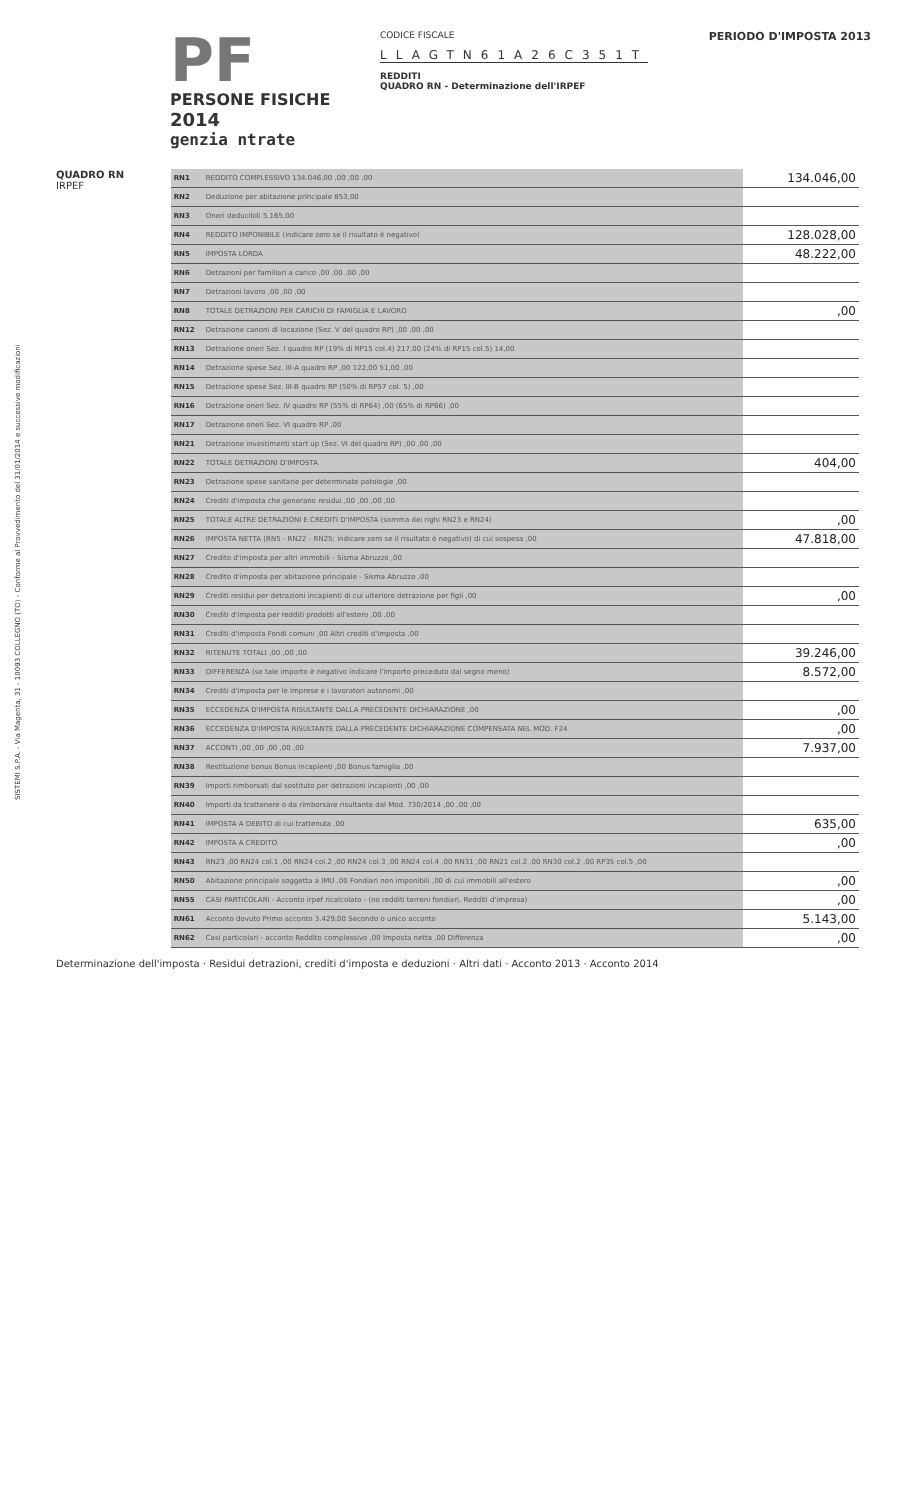SISTEMI S.P.A. - Via Magenta, 31 - 10093 COLLEGNO (TO) - Conforme al Provvedimento del 31/01/2014 e successive modificazioni
PF
PERSONE FISICHE
2014
genzia ntrate
CODICE FISCALE
LLAGTN61A26C351T
REDDITI
QUADRO RN - Determinazione dell'IRPEF
PERIODO D'IMPOSTA 2013
QUADRO RN
IRPEF
| RN1 | REDDITO COMPLESSIVO 134.046,00 ,00 ,00 ,00 | 134.046,00 |
| RN2 | Deduzione per abitazione principale 853,00 | |
| RN3 | Oneri deducibili 5.165,00 | |
| RN4 | REDDITO IMPONIBILE (indicare zero se il risultato è negativo) | 128.028,00 |
| RN5 | IMPOSTA LORDA | 48.222,00 |
| RN6 | Detrazioni per familiari a carico ,00 ,00 ,00 ,00 | |
| RN7 | Detrazioni lavoro ,00 ,00 ,00 | |
| RN8 | TOTALE DETRAZIONI PER CARICHI DI FAMIGLIA E LAVORO | ,00 |
| RN12 | Detrazione canoni di locazione (Sez. V del quadro RP) ,00 ,00 ,00 | |
| RN13 | Detrazione oneri Sez. I quadro RP (19% di RP15 col.4) 217,00 (24% di RP15 col.5) 14,00 | |
| RN14 | Detrazione spese Sez. III-A quadro RP ,00 122,00 51,00 ,00 | |
| RN15 | Detrazione spese Sez. III-B quadro RP (50% di RP57 col. 5) ,00 | |
| RN16 | Detrazione oneri Sez. IV quadro RP (55% di RP64) ,00 (65% di RP66) ,00 | |
| RN17 | Detrazione oneri Sez. VI quadro RP ,00 | |
| RN21 | Detrazione investimenti start up (Sez. VI del quadro RP) ,00 ,00 ,00 | |
| RN22 | TOTALE DETRAZIONI D'IMPOSTA | 404,00 |
| RN23 | Detrazione spese sanitarie per determinate patologie ,00 | |
| RN24 | Crediti d'imposta che generano residui ,00 ,00 ,00 ,00 | |
| RN25 | TOTALE ALTRE DETRAZIONI E CREDITI D'IMPOSTA (somma dei righi RN23 e RN24) | ,00 |
| RN26 | IMPOSTA NETTA (RN5 - RN22 - RN25; indicare zero se il risultato è negativo) di cui sospesa ,00 | 47.818,00 |
| RN27 | Credito d'imposta per altri immobili - Sisma Abruzzo ,00 | |
| RN28 | Credito d'imposta per abitazione principale - Sisma Abruzzo ,00 | |
| RN29 | Crediti residui per detrazioni incapienti di cui ulteriore detrazione per figli ,00 | ,00 |
| RN30 | Crediti d'imposta per redditi prodotti all'estero ,00 ,00 | |
| RN31 | Crediti d'imposta Fondi comuni ,00 Altri crediti d'imposta ,00 | |
| RN32 | RITENUTE TOTALI ,00 ,00 ,00 | 39.246,00 |
| RN33 | DIFFERENZA (se tale importo è negativo indicare l'importo preceduto dal segno meno) | 8.572,00 |
| RN34 | Crediti d'imposta per le imprese e i lavoratori autonomi ,00 | |
| RN35 | ECCEDENZA D'IMPOSTA RISULTANTE DALLA PRECEDENTE DICHIARAZIONE ,00 | ,00 |
| RN36 | ECCEDENZA D'IMPOSTA RISULTANTE DALLA PRECEDENTE DICHIARAZIONE COMPENSATA NEL MOD. F24 | ,00 |
| RN37 | ACCONTI ,00 ,00 ,00 ,00 ,00 | 7.937,00 |
| RN38 | Restituzione bonus Bonus incapienti ,00 Bonus famiglia ,00 | |
| RN39 | Importi rimborsati dal sostituto per detrazioni incapienti ,00 ,00 | |
| RN40 | Importi da trattenere o da rimborsare risultante dal Mod. 730/2014 ,00 ,00 ,00 | |
| RN41 | IMPOSTA A DEBITO di cui trattenuta ,00 | 635,00 |
| RN42 | IMPOSTA A CREDITO | ,00 |
| RN43 | RN23 ,00 RN24 col.1 ,00 RN24 col.2 ,00 RN24 col.3 ,00 RN24 col.4 ,00 RN31 ,00 RN21 col.2 ,00 RN30 col.2 ,00 RP35 col.5 ,00 | |
| RN50 | Abitazione principale soggetta a IMU ,00 Fondiari non imponibili ,00 di cui immobili all'estero | ,00 |
| RN55 | CASI PARTICOLARI - Acconto irpef ricalcolato - (no redditi terreni fondiari, Redditi d'impresa) | ,00 |
| RN61 | Acconto dovuto Primo acconto 3.429,00 Secondo o unico acconto | 5.143,00 |
| RN62 | Casi particolari - acconto Reddito complessivo ,00 Imposta netta ,00 Differenza | ,00 |
Determinazione dell'imposta · Residui detrazioni, crediti d'imposta e deduzioni · Altri dati · Acconto 2013 · Acconto 2014